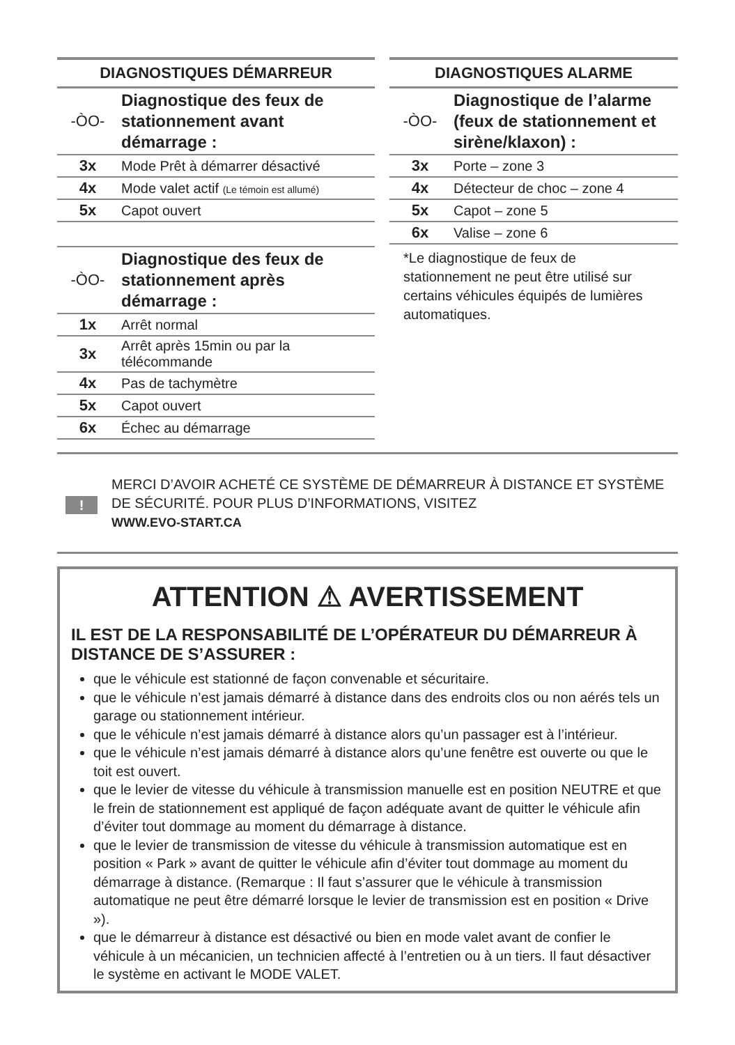| DIAGNOSTIQUES DÉMARREUR | |
| --- | --- |
| -ÒO- | Diagnostique des feux de stationnement avant démarrage : |
| 3x | Mode Prêt à démarrer désactivé |
| 4x | Mode valet actif (Le témoin est allumé) |
| 5x | Capot ouvert |
| -ÒO- | Diagnostique des feux de stationnement après démarrage : |
| 1x | Arrêt normal |
| 3x | Arrêt après 15min ou par la télécommande |
| 4x | Pas de tachymètre |
| 5x | Capot ouvert |
| 6x | Échec au démarrage |
| DIAGNOSTIQUES ALARME | |
| --- | --- |
| -ÒO- | Diagnostique de l’alarme (feux de stationnement et sirène/klaxon) : |
| 3x | Porte – zone 3 |
| 4x | Détecteur de choc – zone 4 |
| 5x | Capot – zone 5 |
| 6x | Valise – zone 6 |
*Le diagnostique de feux de stationnement ne peut être utilisé sur certains véhicules équipés de lumières automatiques.
!
MERCI D’AVOIR ACHETÉ CE SYSTÈME DE DÉMARREUR À DISTANCE ET SYSTÈME DE SÉCURITÉ. POUR PLUS D’INFORMATIONS, VISITEZ
WWW.EVO-START.CA
ATTENTION ⚠ AVERTISSEMENT
IL EST DE LA RESPONSABILITÉ DE L’OPÉRATEUR DU DÉMARREUR À DISTANCE DE S’ASSURER :
que le véhicule est stationné de façon convenable et sécuritaire.
que le véhicule n’est jamais démarré à distance dans des endroits clos ou non aérés tels un garage ou stationnement intérieur.
que le véhicule n’est jamais démarré à distance alors qu’un passager est à l’intérieur.
que le véhicule n’est jamais démarré à distance alors qu’une fenêtre est ouverte ou que le toit est ouvert.
que le levier de vitesse du véhicule à transmission manuelle est en position NEUTRE et que le frein de stationnement est appliqué de façon adéquate avant de quitter le véhicule afin d’éviter tout dommage au moment du démarrage à distance.
que le levier de transmission de vitesse du véhicule à transmission automatique est en position « Park » avant de quitter le véhicule afin d’éviter tout dommage au moment du démarrage à distance. (Remarque : Il faut s’assurer que le véhicule à transmission automatique ne peut être démarré lorsque le levier de transmission est en position « Drive »).
que le démarreur à distance est désactivé ou bien en mode valet avant de confier le véhicule à un mécanicien, un technicien affecté à l’entretien ou à un tiers. Il faut désactiver le système en activant le MODE VALET.